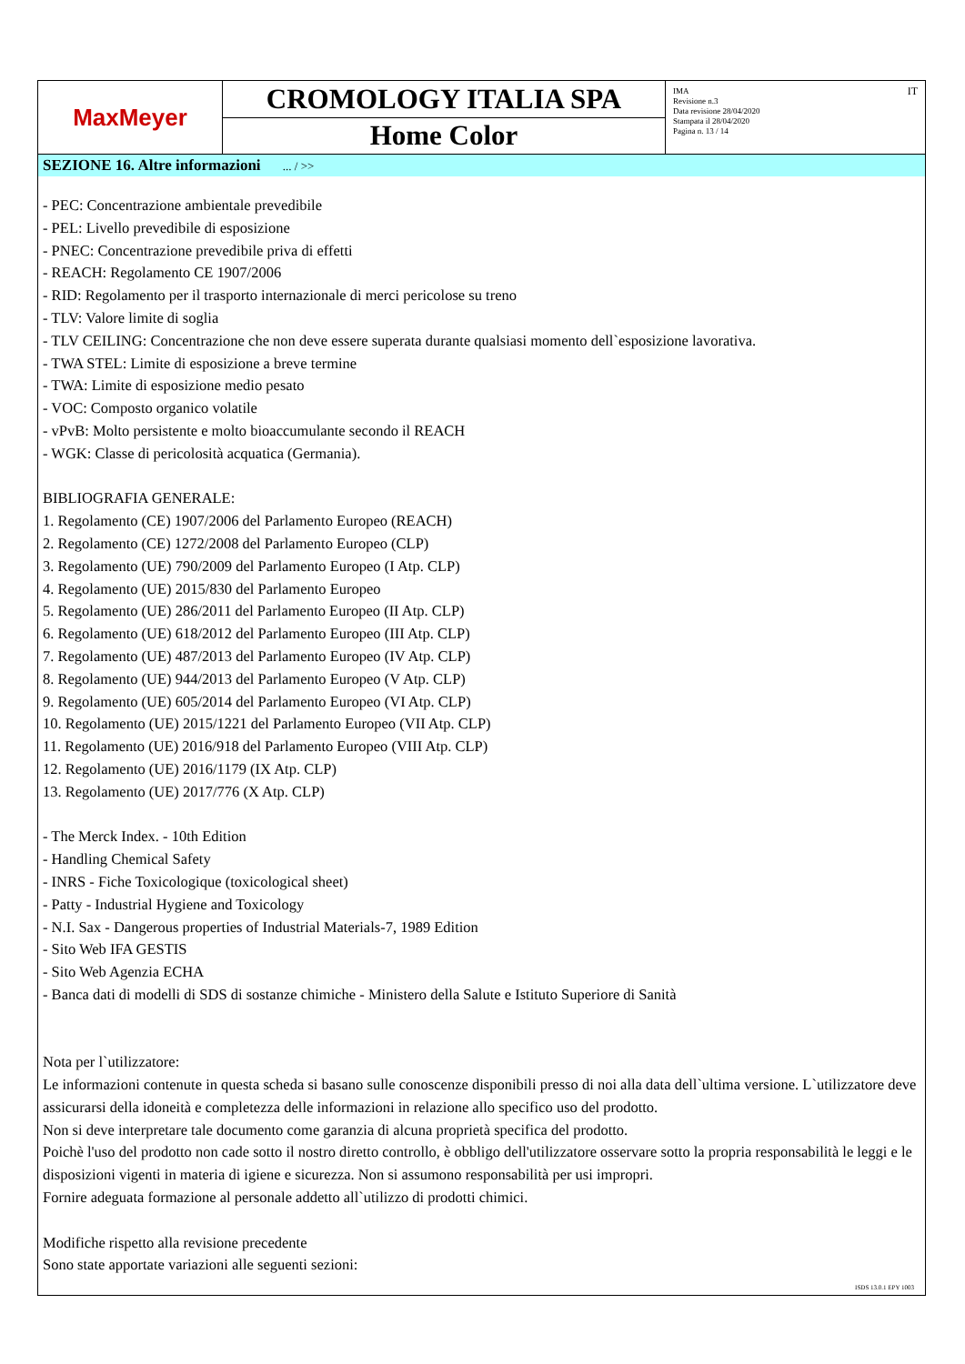MaxMeyer
CROMOLOGY ITALIA SPA
Home Color
IMA
Revisione n.3
Data revisione 28/04/2020
Stampata il 28/04/2020
Pagina n. 13 / 14
IT
SEZIONE 16. Altre informazioni ... / >>
- PEC: Concentrazione ambientale prevedibile
- PEL: Livello prevedibile di esposizione
- PNEC: Concentrazione prevedibile priva di effetti
- REACH: Regolamento CE 1907/2006
- RID: Regolamento per il trasporto internazionale di merci pericolose su treno
- TLV: Valore limite di soglia
- TLV CEILING: Concentrazione che non deve essere superata durante qualsiasi momento dell`esposizione lavorativa.
- TWA STEL: Limite di esposizione a breve termine
- TWA: Limite di esposizione medio pesato
- VOC: Composto organico volatile
- vPvB: Molto persistente e molto bioaccumulante secondo il REACH
- WGK: Classe di pericolosità acquatica (Germania).
BIBLIOGRAFIA GENERALE:
1. Regolamento (CE) 1907/2006 del Parlamento Europeo (REACH)
2. Regolamento (CE) 1272/2008 del Parlamento Europeo (CLP)
3. Regolamento (UE) 790/2009 del Parlamento Europeo (I Atp. CLP)
4. Regolamento (UE) 2015/830 del Parlamento Europeo
5. Regolamento (UE) 286/2011 del Parlamento Europeo (II Atp. CLP)
6. Regolamento (UE) 618/2012 del Parlamento Europeo (III Atp. CLP)
7. Regolamento (UE) 487/2013 del Parlamento Europeo (IV Atp. CLP)
8. Regolamento (UE) 944/2013 del Parlamento Europeo (V Atp. CLP)
9. Regolamento (UE) 605/2014 del Parlamento Europeo (VI Atp. CLP)
10. Regolamento (UE) 2015/1221 del Parlamento Europeo (VII Atp. CLP)
11. Regolamento (UE) 2016/918 del Parlamento Europeo (VIII Atp. CLP)
12. Regolamento (UE) 2016/1179 (IX Atp. CLP)
13. Regolamento (UE) 2017/776 (X Atp. CLP)
- The Merck Index. - 10th Edition
- Handling Chemical Safety
- INRS - Fiche Toxicologique (toxicological sheet)
- Patty - Industrial Hygiene and Toxicology
- N.I. Sax - Dangerous properties of Industrial Materials-7, 1989 Edition
- Sito Web IFA GESTIS
- Sito Web Agenzia ECHA
- Banca dati di modelli di SDS di sostanze chimiche - Ministero della Salute e Istituto Superiore di Sanità
Nota per l`utilizzatore:
Le informazioni contenute in questa scheda si basano sulle conoscenze disponibili presso di noi alla data dell`ultima versione. L`utilizzatore deve assicurarsi della idoneità e completezza delle informazioni in relazione allo specifico uso del prodotto.
Non si deve interpretare tale documento come garanzia di alcuna proprietà specifica del prodotto.
Poichè l'uso del prodotto non cade sotto il nostro diretto controllo, è obbligo dell'utilizzatore osservare sotto la propria responsabilità le leggi e le disposizioni vigenti in materia di igiene e sicurezza. Non si assumono responsabilità per usi impropri.
Fornire adeguata formazione al personale addetto all`utilizzo di prodotti chimici.
Modifiche rispetto alla revisione precedente
Sono state apportate variazioni alle seguenti sezioni:
ISDS 13.0.1 EPY 1003